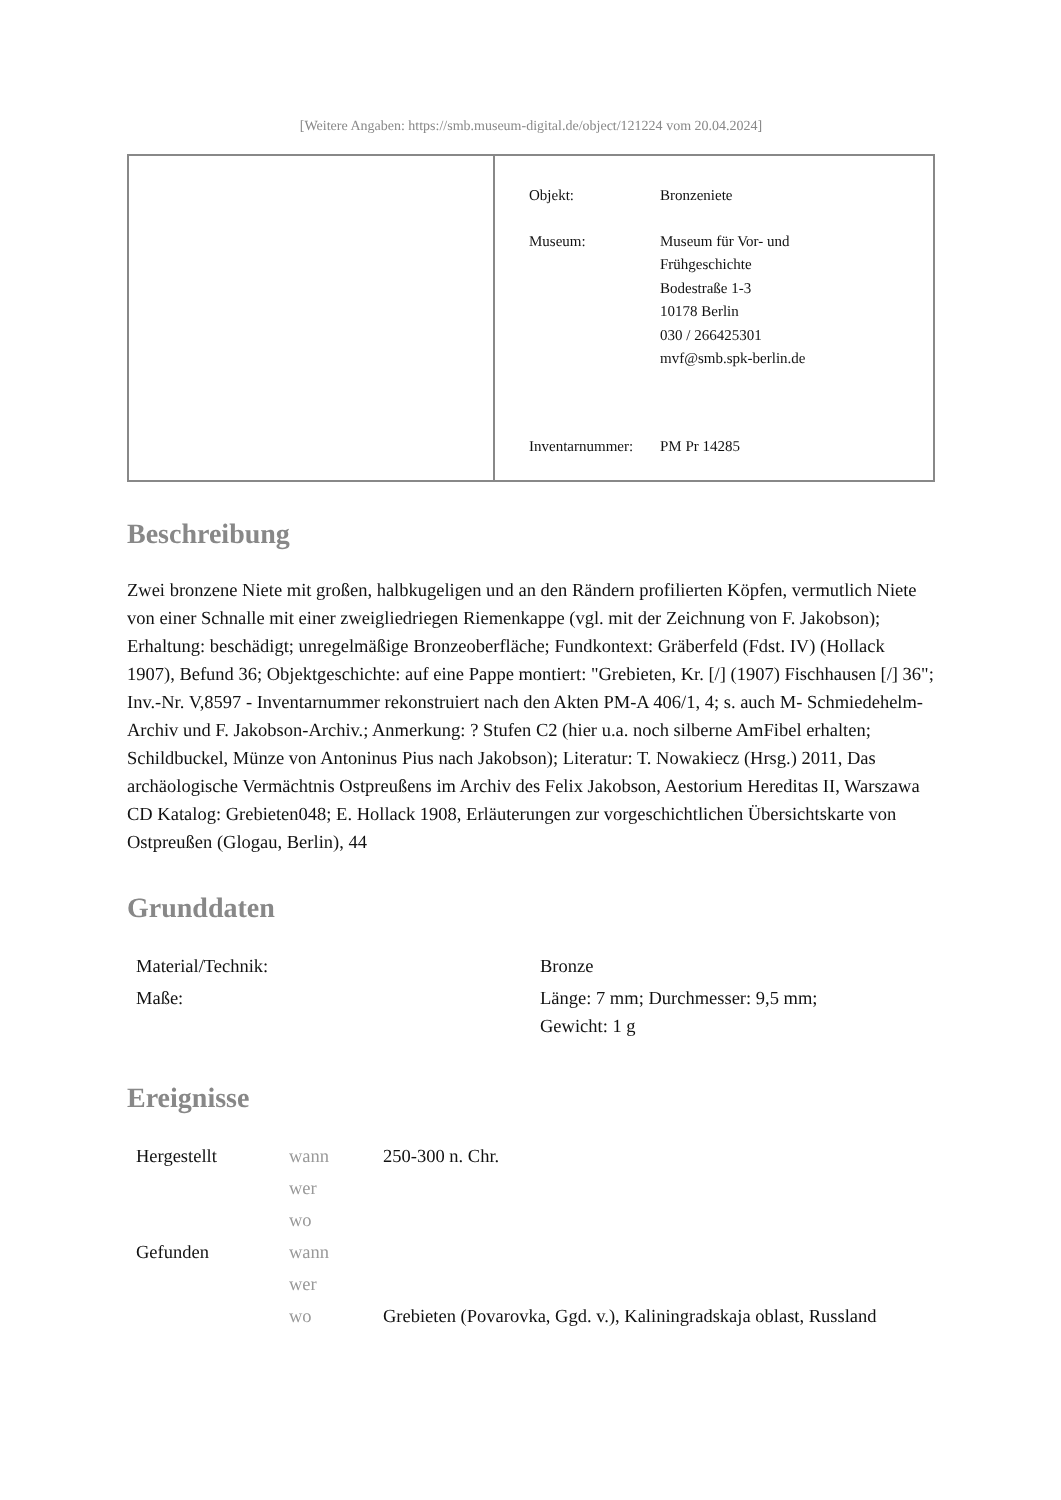[Weitere Angaben: https://smb.museum-digital.de/object/121224 vom 20.04.2024]
| Objekt: | Bronzeniete |
| Museum: | Museum für Vor- und Frühgeschichte Bodestraße 1-3 10178 Berlin 030 / 266425301 mvf@smb.spk-berlin.de |
| Inventarnummer: | PM Pr 14285 |
Beschreibung
Zwei bronzene Niete mit großen, halbkugeligen und an den Rändern profilierten Köpfen, vermutlich Niete von einer Schnalle mit einer zweigliedriegen Riemenkappe (vgl. mit der Zeichnung von F. Jakobson); Erhaltung: beschädigt; unregelmäßige Bronzeoberfläche; Fundkontext: Gräberfeld (Fdst. IV) (Hollack 1907), Befund 36; Objektgeschichte: auf eine Pappe montiert: "Grebieten, Kr. [/] (1907) Fischhausen [/] 36"; Inv.-Nr. V,8597 - Inventarnummer rekonstruiert nach den Akten PM-A 406/1, 4; s. auch M- Schmiedehelm-Archiv und F. Jakobson-Archiv.; Anmerkung: ? Stufen C2 (hier u.a. noch silberne AmFibel erhalten; Schildbuckel, Münze von Antoninus Pius nach Jakobson); Literatur: T. Nowakiecz (Hrsg.) 2011, Das archäologische Vermächtnis Ostpreußens im Archiv des Felix Jakobson, Aestorium Hereditas II, Warszawa CD Katalog: Grebieten048; E. Hollack 1908, Erläuterungen zur vorgeschichtlichen Übersichtskarte von Ostpreußen (Glogau, Berlin), 44
Grunddaten
| Material/Technik: | Bronze |
| Maße: | Länge: 7 mm; Durchmesser: 9,5 mm; Gewicht: 1 g |
Ereignisse
| Hergestellt | wann | 250-300 n. Chr. |
| | wer | |
| | wo | |
| Gefunden | wann | |
| | wer | |
| | wo | Grebieten (Povarovka, Ggd. v.), Kaliningradskaja oblast, Russland |